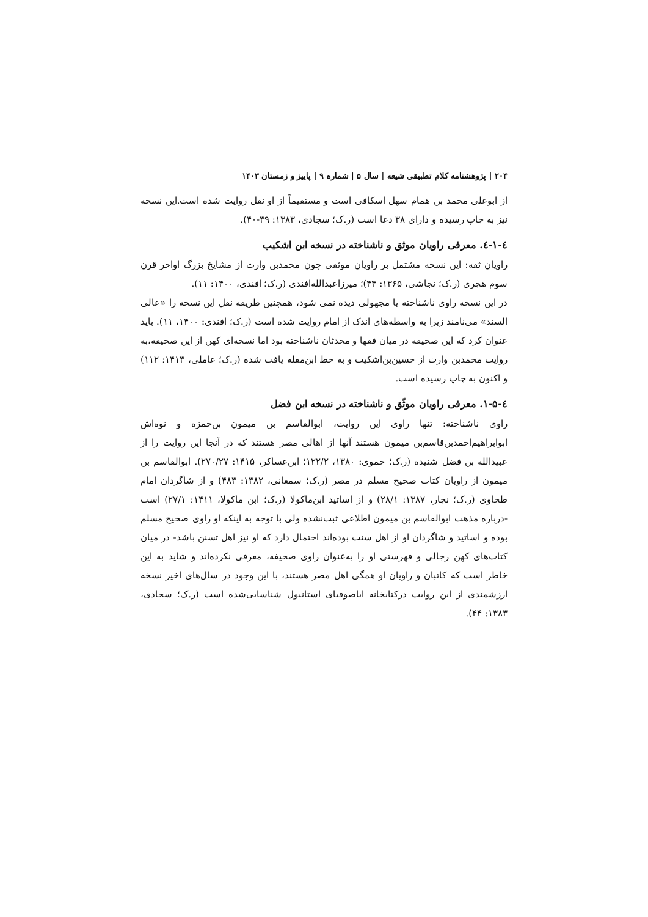۲۰۴ | پژوهشنامه کلام تطبیقی شیعه | سال ۵ | شماره ۹ | پاییز و زمستان ۱۴۰۳
از ابوعلی محمد بن همام سهل اسکافی است و مستقیماً از او نقل روایت شده است.این نسخه نیز به چاپ رسیده و دارای ۳۸ دعا است (ر.ک؛ سجادی، ۱۳۸۳: ۳۹-۴۰).
٤-۱-٤. معرفی راویان موثق و ناشناخته در نسخه ابن اشکیب
راویان ثقه: این نسخه مشتمل بر راویان موثقی چون محمدبن وارث از مشایخ بزرگ اواخر قرن سوم هجری (ر.ک؛ نجاشی، ۱۳۶۵: ۴۴)؛ میرزاعبدالله‌افندی (ر.ک؛ افندی، ۱۴۰۰: ۱۱).
در این نسخه راوی ناشناخته یا مجهولی دیده نمی شود، همچنین طریقه نقل این نسخه را «عالی السند» می‌نامند زیرا به واسطه‌های اندک از امام روایت شده است (ر.ک؛ افندی: ۱۴۰۰، ۱۱). باید عنوان کرد که این صحیفه در میان فقها و محدثان ناشناخته بود اما نسخه‌ای کهن از این صحیفه،به روایت محمدبن وارث از حسین‌بن‌اشکیب و به خط ابن‌مقله یافت شده (ر.ک؛ عاملی، ۱۴۱۳: ۱۱۲) و اکنون به چاپ رسیده است.
٤-۱-۵. معرفی راویان موثّق و ناشناخته در نسخه ابن فضل
راوی ناشناخته: تنها راوی این روایت، ابوالقاسم بن میمون بن‌حمزه و نوه‌اش ابوابراهیم‌احمدبن‌قاسم‌بن میمون هستند آنها از اهالی مصر هستند که در آنجا این روایت را از عبیدالله بن فضل شنیده (ر.ک؛ حموی: ۱۳۸۰، ۱۲۲/۲؛ ابن‌عساکر، ۱۴۱۵: ۲۷۰/۲۷). ابوالقاسم بن میمون از راویان کتاب صحیح مسلم در مصر (ر.ک؛ سمعانی، ۱۳۸۲: ۴۸۳) و از شاگردان امام طحاوی (ر.ک؛ نجار، ۱۳۸۷: ۲۸/۱) و از اساتید ابن‌ماکولا (ر.ک؛ ابن ماکولا، ۱۴۱۱: ۲۷/۱) است -درباره مذهب ابوالقاسم بن میمون اطلاعی ثبت‌نشده ولی با توجه به اینکه او راوی صحیح مسلم بوده و اساتید و شاگردان او از اهل سنت بوده‌اند احتمال دارد که او نیز اهل تسنن باشد- در میان کتاب‌های کهن رجالی و فهرستی او را به‌عنوان راوی صحیفه، معرفی نکرده‌اند و شاید به این خاطر است که کاتبان و راویان او همگی اهل مصر هستند، با این وجود در سال‌های اخیر نسخه ارزشمندی از این روایت درکتابخانه ایاصوفیای استانبول شناسایی‌شده است (ر.ک؛ سجادی، ۱۳۸۳: ۴۴).